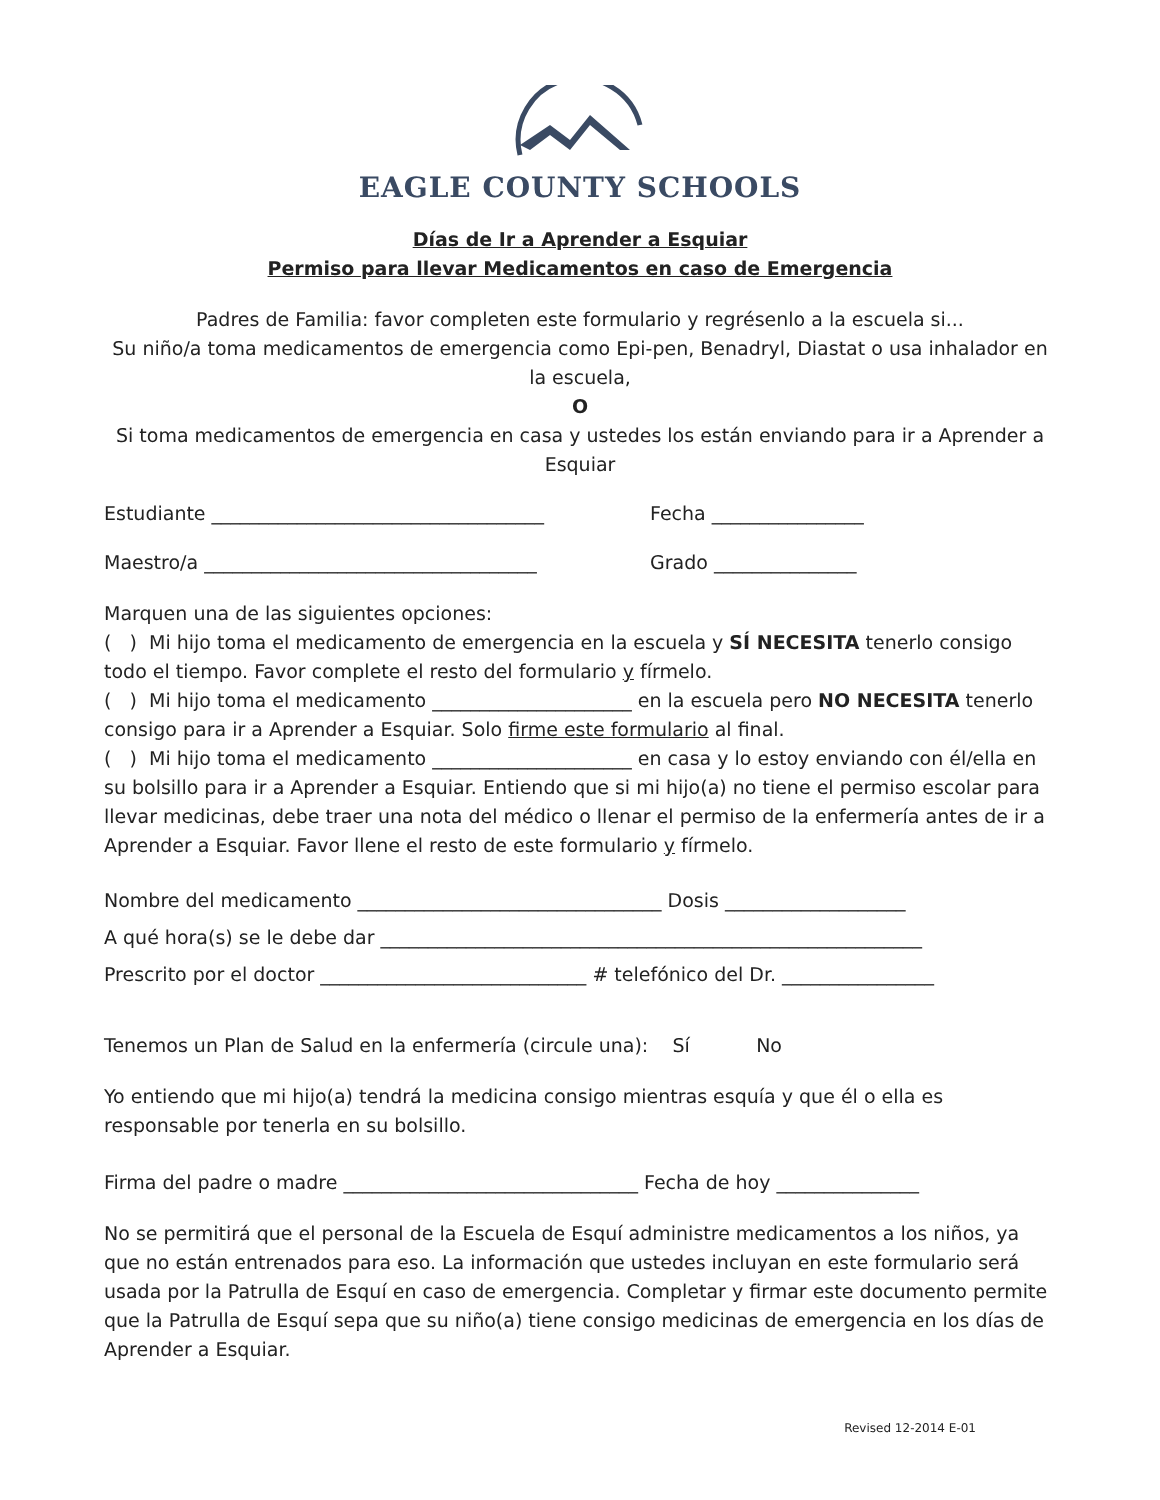EAGLE COUNTY SCHOOLS
Días de Ir a Aprender a Esquiar
Permiso para llevar Medicamentos en caso de Emergencia
Padres de Familia: favor completen este formulario y regrésenlo a la escuela si...
Su niño/a toma medicamentos de emergencia como Epi-pen, Benadryl, Diastat o usa inhalador en la escuela,
O
Si toma medicamentos de emergencia en casa y ustedes los están enviando para ir a Aprender a Esquiar
Estudiante ___________________________________ Fecha ________________
Maestro/a ___________________________________ Grado _______________
Marquen una de las siguientes opciones:
( ) Mi hijo toma el medicamento de emergencia en la escuela y SÍ NECESITA tenerlo consigo todo el tiempo. Favor complete el resto del formulario y fírmelo.
( ) Mi hijo toma el medicamento _____________________ en la escuela pero NO NECESITA tenerlo consigo para ir a Aprender a Esquiar. Solo firme este formulario al final.
( ) Mi hijo toma el medicamento _____________________ en casa y lo estoy enviando con él/ella en su bolsillo para ir a Aprender a Esquiar. Entiendo que si mi hijo(a) no tiene el permiso escolar para llevar medicinas, debe traer una nota del médico o llenar el permiso de la enfermería antes de ir a Aprender a Esquiar. Favor llene el resto de este formulario y fírmelo.
Nombre del medicamento ________________________________ Dosis ___________________
A qué hora(s) se le debe dar _________________________________________________________
Prescrito por el doctor ____________________________ # telefónico del Dr. ________________
Tenemos un Plan de Salud en la enfermería (circule una): Sí No
Yo entiendo que mi hijo(a) tendrá la medicina consigo mientras esquía y que él o ella es responsable por tenerla en su bolsillo.
Firma del padre o madre _______________________________ Fecha de hoy _______________
No se permitirá que el personal de la Escuela de Esquí administre medicamentos a los niños, ya que no están entrenados para eso. La información que ustedes incluyan en este formulario será usada por la Patrulla de Esquí en caso de emergencia. Completar y firmar este documento permite que la Patrulla de Esquí sepa que su niño(a) tiene consigo medicinas de emergencia en los días de Aprender a Esquiar.
Revised 12-2014 E-01